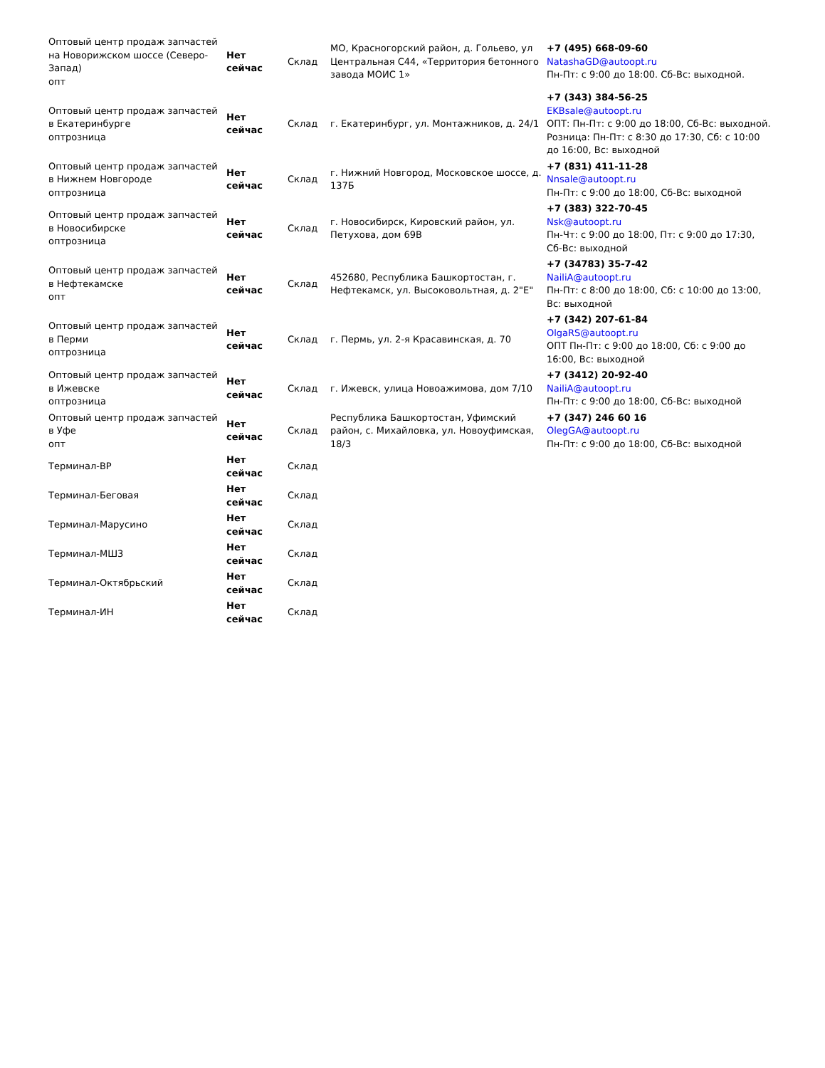| Оптовый центр продаж запчастей на Новорижском шоссе (Северо-Запад) опт | Нет сейчас | Склад | МО, Красногорский район, д. Гольево, ул Центральная С44, «Территория бетонного завода МОИС 1» | +7 (495) 668-09-60 NatashaGD@autoopt.ru Пн-Пт: с 9:00 до 18:00. Сб-Вс: выходной. |
| Оптовый центр продаж запчастей в Екатеринбурге оптрозница | Нет сейчас | Склад | г. Екатеринбург, ул. Монтажников, д. 24/1 | +7 (343) 384-56-25 EKBsale@autoopt.ru ОПТ: Пн-Пт: с 9:00 до 18:00, Сб-Вс: выходной. Розница: Пн-Пт: с 8:30 до 17:30, Сб: с 10:00 до 16:00, Вс: выходной |
| Оптовый центр продаж запчастей в Нижнем Новгороде оптрозница | Нет сейчас | Склад | г. Нижний Новгород, Московское шоссе, д. 137Б | +7 (831) 411-11-28 Nnsale@autoopt.ru Пн-Пт: с 9:00 до 18:00, Сб-Вс: выходной |
| Оптовый центр продаж запчастей в Новосибирске оптрозница | Нет сейчас | Склад | г. Новосибирск, Кировский район, ул. Петухова, дом 69В | +7 (383) 322-70-45 Nsk@autoopt.ru Пн-Чт: с 9:00 до 18:00, Пт: с 9:00 до 17:30, Сб-Вс: выходной |
| Оптовый центр продаж запчастей в Нефтекамске опт | Нет сейчас | Склад | 452680, Республика Башкортостан, г. Нефтекамск, ул. Высоковольтная, д. 2"Е" | +7 (34783) 35-7-42 NailiA@autoopt.ru Пн-Пт: с 8:00 до 18:00, Сб: с 10:00 до 13:00, Вс: выходной |
| Оптовый центр продаж запчастей в Перми оптрозница | Нет сейчас | Склад | г. Пермь, ул. 2-я Красавинская, д. 70 | +7 (342) 207-61-84 OlgaRS@autoopt.ru ОПТ Пн-Пт: с 9:00 до 18:00, Сб: с 9:00 до 16:00, Вс: выходной |
| Оптовый центр продаж запчастей в Ижевске оптрозница | Нет сейчас | Склад | г. Ижевск, улица Новоажимова, дом 7/10 | +7 (3412) 20-92-40 NailiA@autoopt.ru Пн-Пт: с 9:00 до 18:00, Сб-Вс: выходной |
| Оптовый центр продаж запчастей в Уфе опт | Нет сейчас | Склад | Республика Башкортостан, Уфимский район, с. Михайловка, ул. Новоуфимская, 18/3 | +7 (347) 246 60 16 OlegGA@autoopt.ru Пн-Пт: с 9:00 до 18:00, Сб-Вс: выходной |
| Терминал-ВР | Нет сейчас | Склад | | |
| Терминал-Беговая | Нет сейчас | Склад | | |
| Терминал-Марусино | Нет сейчас | Склад | | |
| Терминал-МШ3 | Нет сейчас | Склад | | |
| Терминал-Октябрьский | Нет сейчас | Склад | | |
| Терминал-ИН | Нет сейчас | Склад | | |